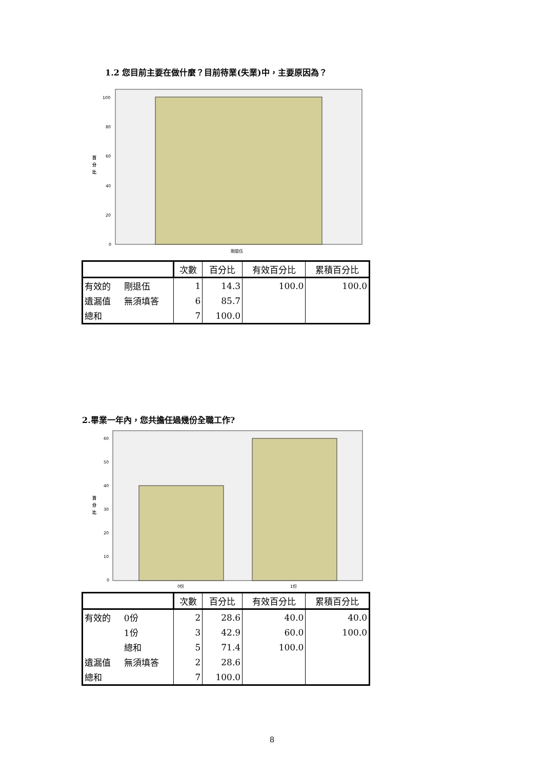1.2 您目前主要在做什麼？目前待業(失業)中，主要原因為？
百
分
比
100
80
60
40
20
0
剛退伍
| | | 次數 | 百分比 | 有效百分比 | 累積百分比 |
| --- | --- | --- | --- | --- | --- |
| 有效的 | 剛退伍 | 1 | 14.3 | 100.0 | 100.0 |
| 遺漏值 | 無須填答 | 6 | 85.7 | | |
| 總和 | | 7 | 100.0 | | |
2.畢業一年內，您共擔任過幾份全職工作?
百
分
比
60
50
40
30
20
10
0
0份
1份
| | | 次數 | 百分比 | 有效百分比 | 累積百分比 |
| --- | --- | --- | --- | --- | --- |
| 有效的 | 0份 | 2 | 28.6 | 40.0 | 40.0 |
| | 1份 | 3 | 42.9 | 60.0 | 100.0 |
| | 總和 | 5 | 71.4 | 100.0 | |
| 遺漏值 | 無須填答 | 2 | 28.6 | | |
| 總和 | | 7 | 100.0 | | |
8